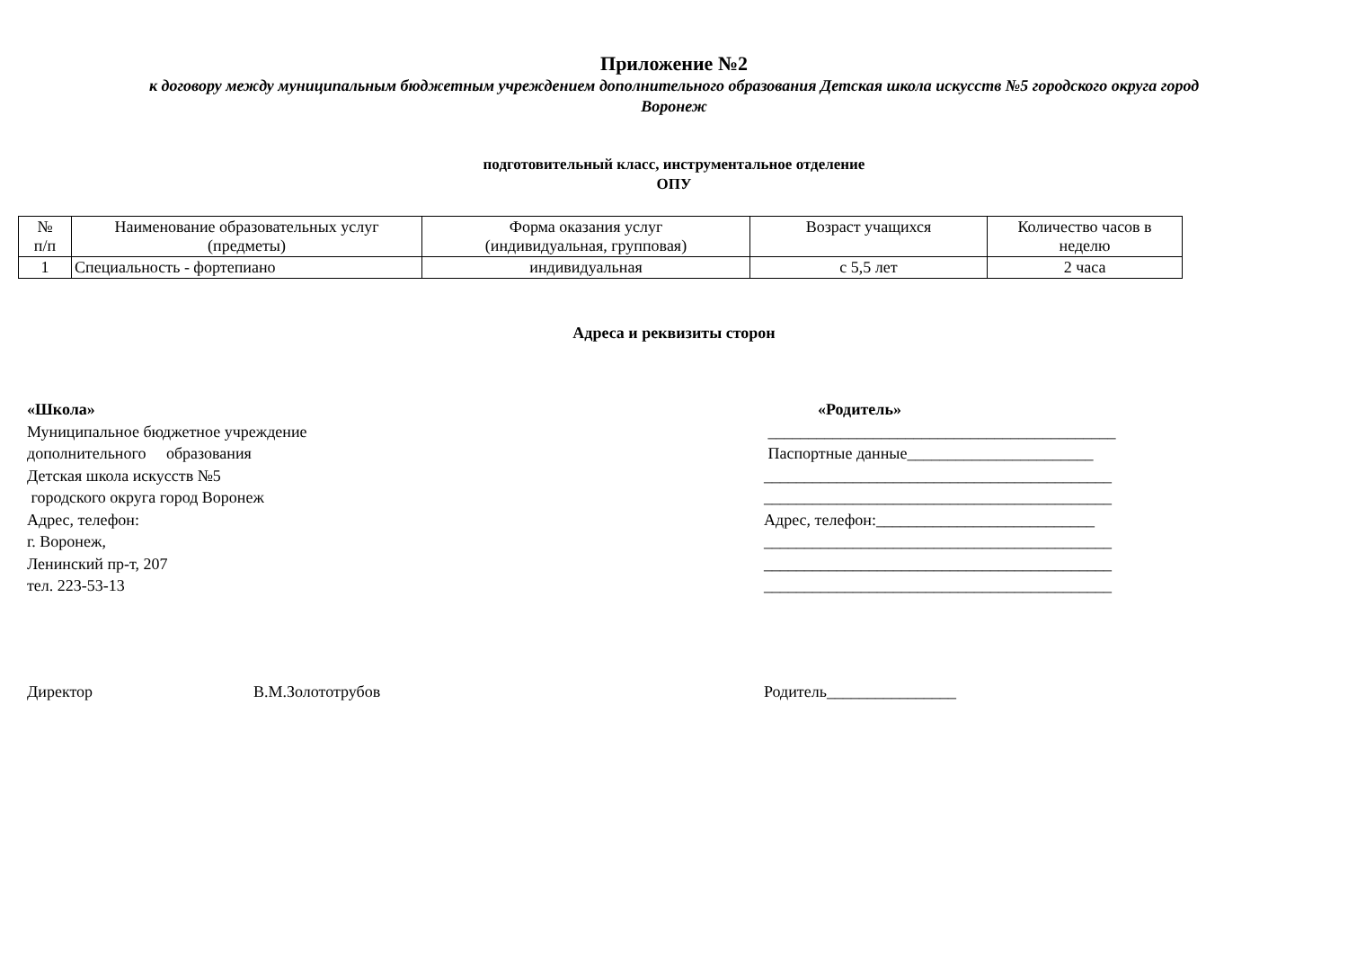Приложение №2
к договору между муниципальным бюджетным учреждением дополнительного образования Детская школа искусств №5 городского округа город
Воронеж
подготовительный класс, инструментальное отделение
ОПУ
| № п/п | Наименование образовательных услуг (предметы) | Форма оказания услуг (индивидуальная, групповая) | Возраст учащихся | Количество часов в неделю |
| 1 | Специальность - фортепиано | индивидуальная | с 5,5 лет | 2 часа |
Адреса и реквизиты сторон
«Школа»
Муниципальное бюджетное учреждение
дополнительного образования
Детская школа искусств №5
городского округа город Воронеж
Адрес, телефон:
г. Воронеж,
Ленинский пр-т, 207
тел. 223-53-13
«Родитель»
___________________________________________
Паспортные данные_______________________
___________________________________________
___________________________________________
Адрес, телефон:___________________________
___________________________________________
___________________________________________
___________________________________________
Директор В.М.Золототрубов Родитель________________